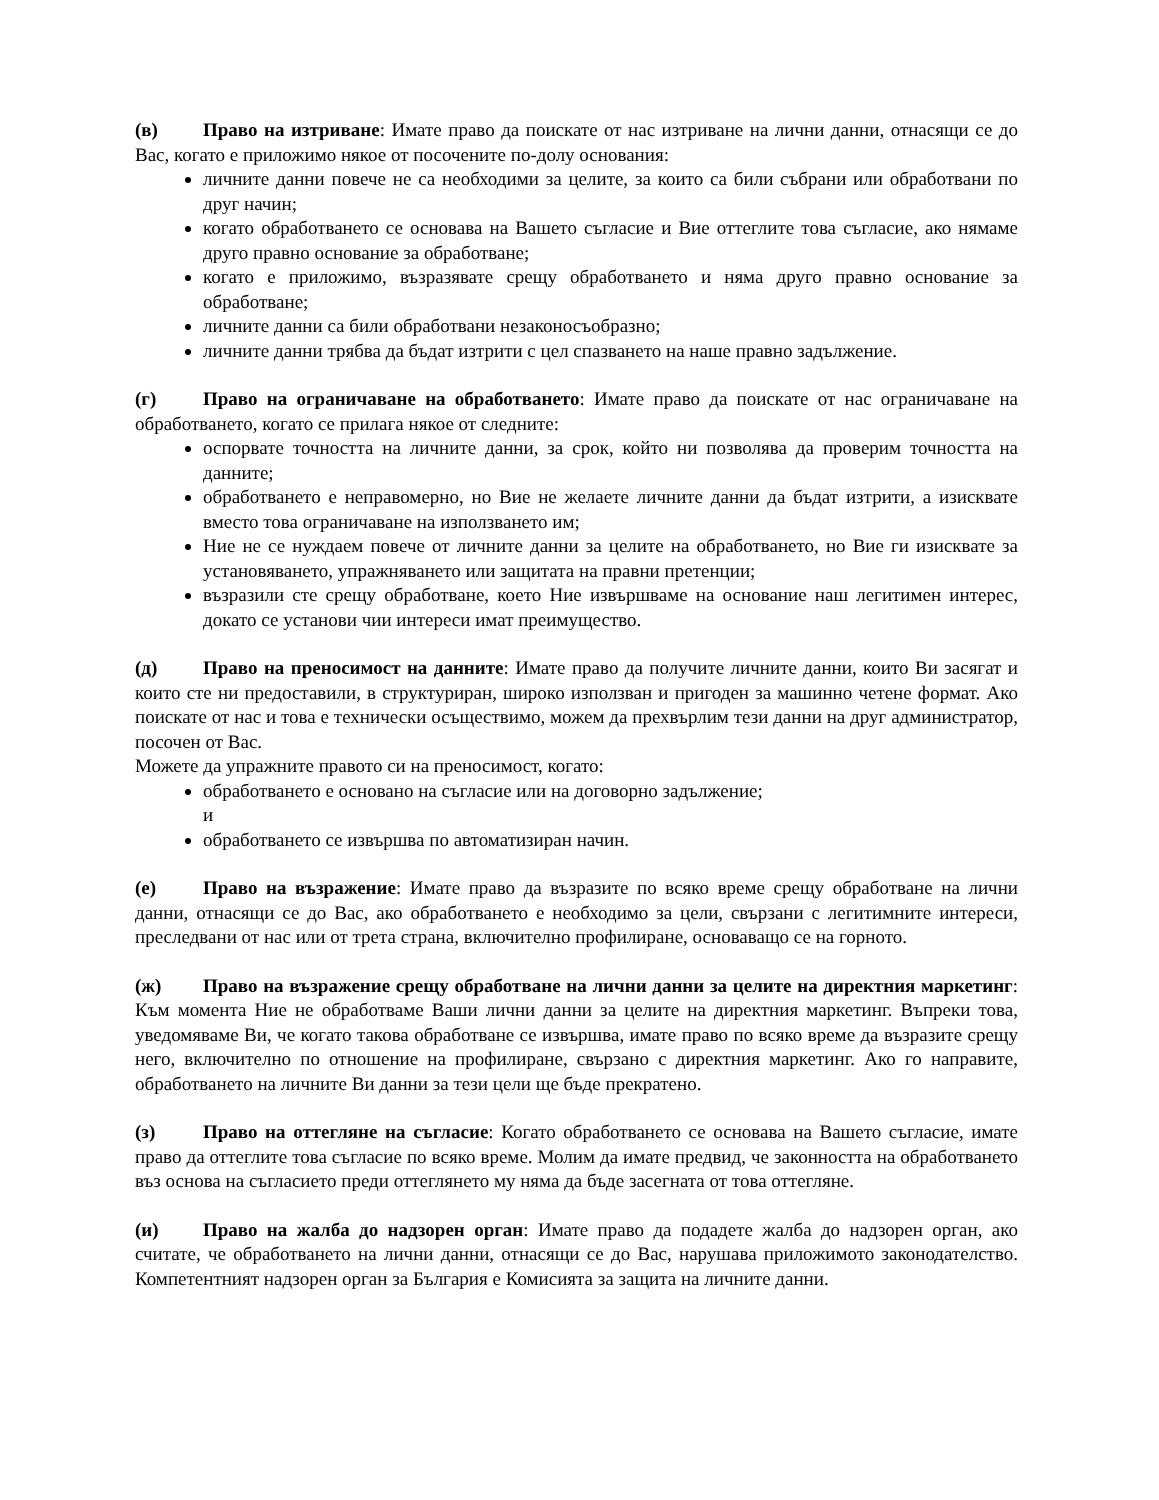(в) Право на изтриване: Имате право да поискате от нас изтриване на лични данни, отнасящи се до Вас, когато е приложимо някое от посочените по-долу основания:
личните данни повече не са необходими за целите, за които са били събрани или обработвани по друг начин;
когато обработването се основава на Вашето съгласие и Вие оттеглите това съгласие, ако нямаме друго правно основание за обработване;
когато е приложимо, възразявате срещу обработването и няма друго правно основание за обработване;
личните данни са били обработвани незаконосъобразно;
личните данни трябва да бъдат изтрити с цел спазването на наше правно задължение.
(г) Право на ограничаване на обработването: Имате право да поискате от нас ограничаване на обработването, когато се прилага някое от следните:
оспорвате точността на личните данни, за срок, който ни позволява да проверим точността на данните;
обработването е неправомерно, но Вие не желаете личните данни да бъдат изтрити, а изисквате вместо това ограничаване на използването им;
Ние не се нуждаем повече от личните данни за целите на обработването, но Вие ги изисквате за установяването, упражняването или защитата на правни претенции;
възразили сте срещу обработване, което Ние извършваме на основание наш легитимен интерес, докато се установи чии интереси имат преимущество.
(д) Право на преносимост на данните: Имате право да получите личните данни, които Ви засягат и които сте ни предоставили, в структуриран, широко използван и пригоден за машинно четене формат. Ако поискате от нас и това е технически осъществимо, можем да прехвърлим тези данни на друг администратор, посочен от Вас.
Можете да упражните правото си на преносимост, когато:
обработването е основано на съгласие или на договорно задължение;
и
обработването се извършва по автоматизиран начин.
(е) Право на възражение: Имате право да възразите по всяко време срещу обработване на лични данни, отнасящи се до Вас, ако обработването е необходимо за цели, свързани с легитимните интереси, преследвани от нас или от трета страна, включително профилиране, основаващо се на горното.
(ж) Право на възражение срещу обработване на лични данни за целите на директния маркетинг: Към момента Ние не обработваме Ваши лични данни за целите на директния маркетинг. Въпреки това, уведомяваме Ви, че когато такова обработване се извършва, имате право по всяко време да възразите срещу него, включително по отношение на профилиране, свързано с директния маркетинг. Ако го направите, обработването на личните Ви данни за тези цели ще бъде прекратено.
(з) Право на оттегляне на съгласие: Когато обработването се основава на Вашето съгласие, имате право да оттеглите това съгласие по всяко време. Молим да имате предвид, че законността на обработването въз основа на съгласието преди оттеглянето му няма да бъде засегната от това оттегляне.
(и) Право на жалба до надзорен орган: Имате право да подадете жалба до надзорен орган, ако считате, че обработването на лични данни, отнасящи се до Вас, нарушава приложимото законодателство. Компетентният надзорен орган за България е Комисията за защита на личните данни.